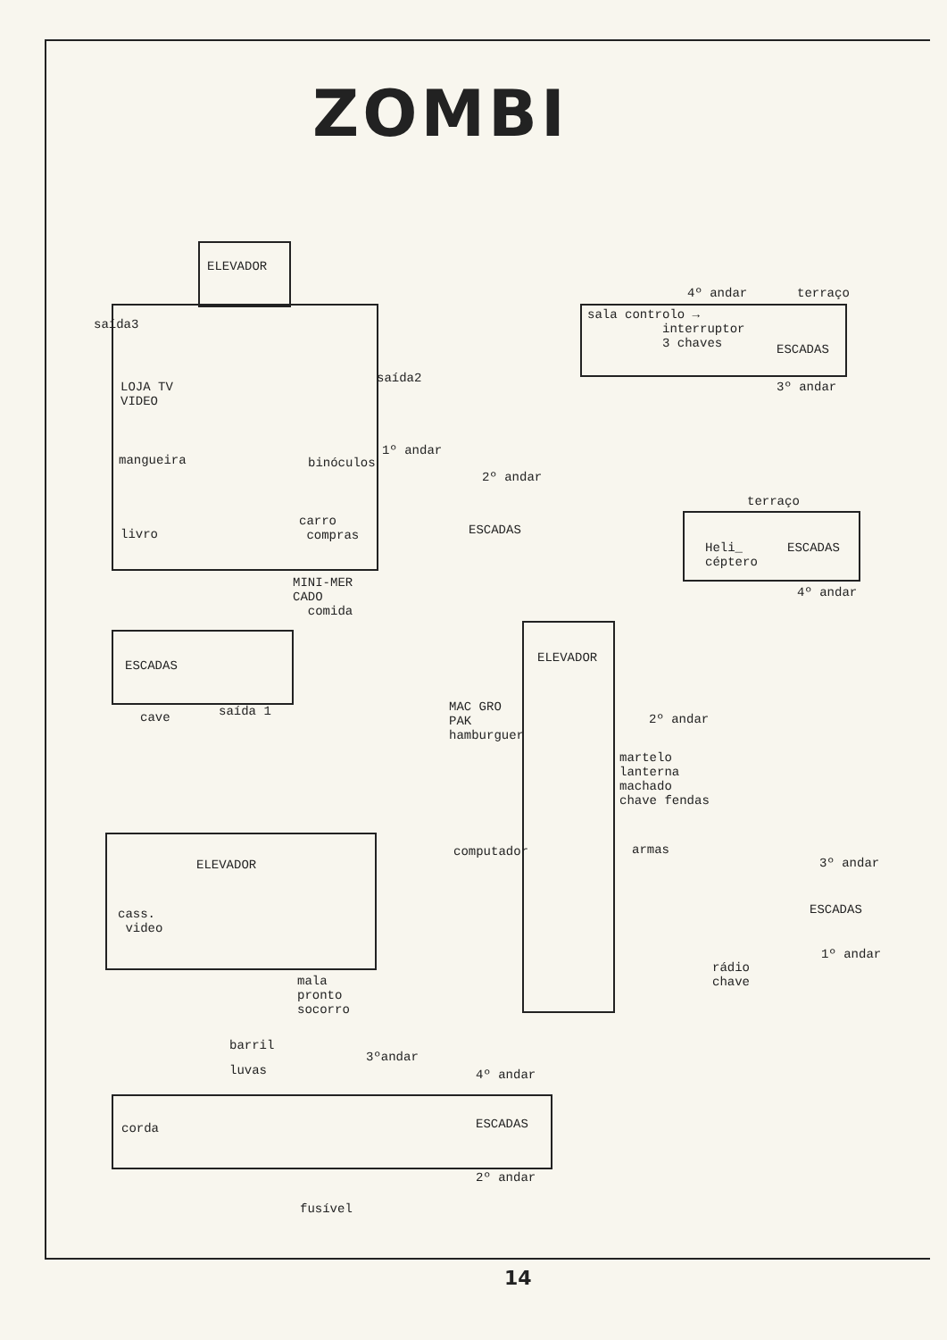ZOMBI
ELEVADOR
saída3
LOJA TV VIDEO
saída2
mangueira
binóculos
1º andar
2º andar
livro
carro compras
ESCADAS
MINI-MER CADO comida
ESCADAS
cave
saída 1
4º andar
terraço
sala controlo → interruptor 3 chaves
ESCADAS
3º andar
terraço
Heli_ céptero
ESCADAS
4º andar
ELEVADOR
MAC GRO PAK hamburguer
2º andar
martelo lanterna machado chave fendas
computador
armas
3º andar
ESCADAS
1º andar
rádio chave
ELEVADOR
cass. video
mala pronto socorro
barril
luvas
3ºandar
4º andar
corda
ESCADAS
2º andar
fusível
14